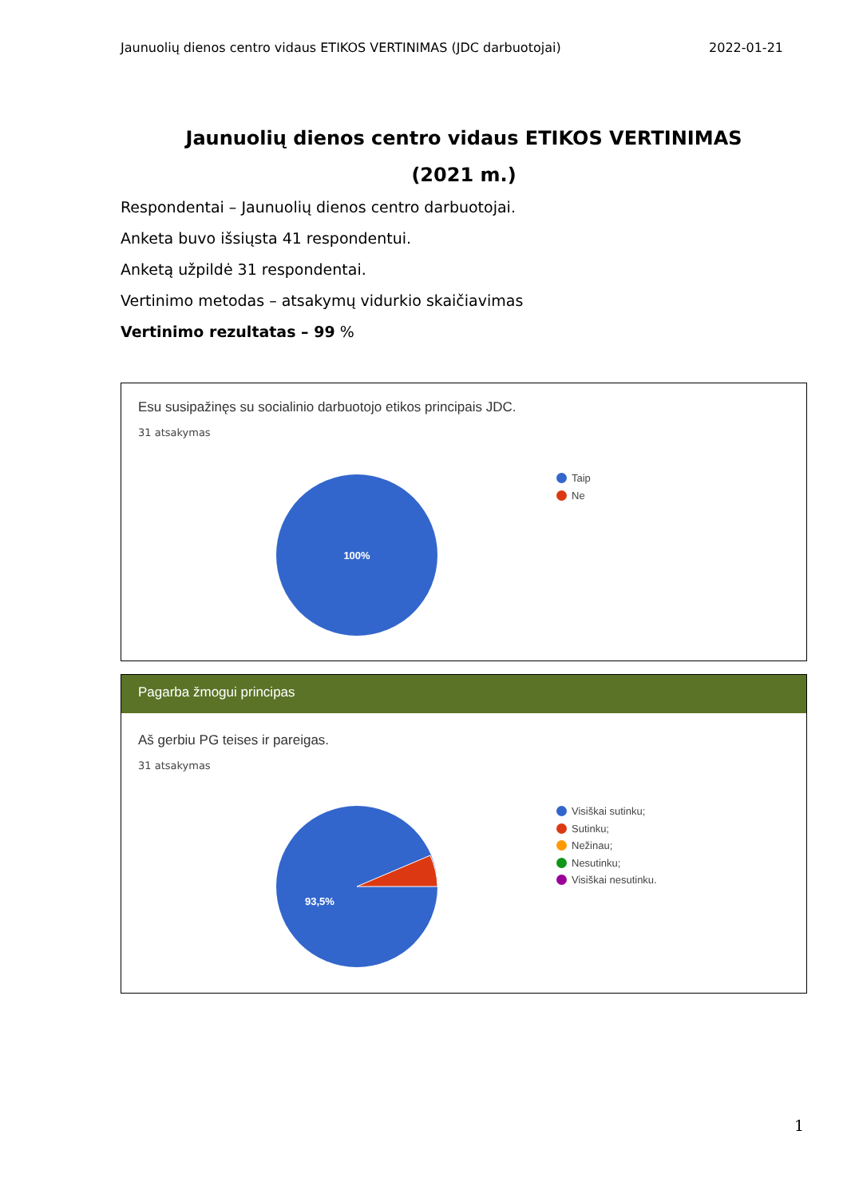Jaunuolių dienos centro vidaus ETIKOS VERTINIMAS (JDC darbuotojai) 2022-01-21
Jaunuolių dienos centro vidaus ETIKOS VERTINIMAS
(2021 m.)
Respondentai – Jaunuolių dienos centro darbuotojai.
Anketa buvo išsiųsta 41 respondentui.
Anketą užpildė 31 respondentai.
Vertinimo metodas – atsakymų vidurkio skaičiavimas
Vertinimo rezultatas – 99 %
Esu susipažinęs su socialinio darbuotojo etikos principais JDC.
31 atsakymas
100%
Taip
Ne
Pagarba žmogui principas
Aš gerbiu PG teises ir pareigas.
31 atsakymas
93,5%
Visiškai sutinku;
Sutinku;
Nežinau;
Nesutinku;
Visiškai nesutinku.
1